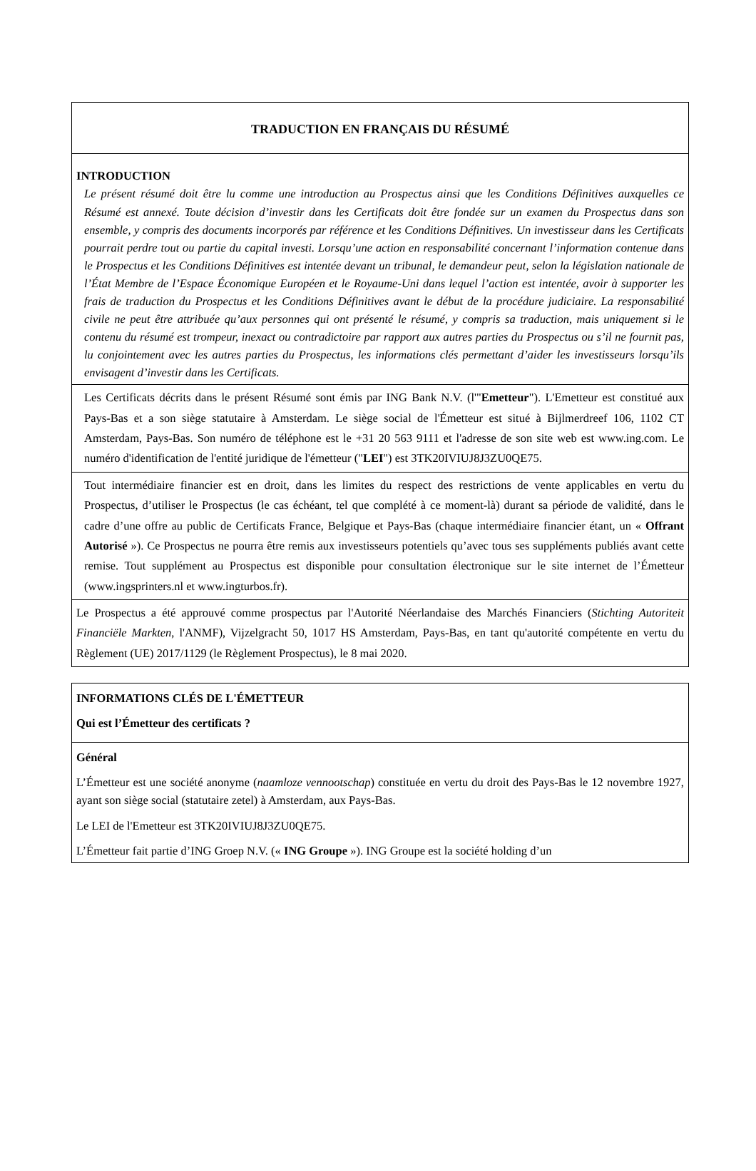| TRADUCTION EN FRANÇAIS DU RÉSUMÉ |
| INTRODUCTION Le présent résumé doit être lu comme une introduction au Prospectus ainsi que les Conditions Définitives auxquelles ce Résumé est annexé. Toute décision d’investir dans les Certificats doit être fondée sur un examen du Prospectus dans son ensemble, y compris des documents incorporés par référence et les Conditions Définitives. Un investisseur dans les Certificats pourrait perdre tout ou partie du capital investi. Lorsqu’une action en responsabilité concernant l’information contenue dans le Prospectus et les Conditions Définitives est intentée devant un tribunal, le demandeur peut, selon la législation nationale de l’État Membre de l’Espace Économique Européen et le Royaume-Uni dans lequel l’action est intentée, avoir à supporter les frais de traduction du Prospectus et les Conditions Définitives avant le début de la procédure judiciaire. La responsabilité civile ne peut être attribuée qu’aux personnes qui ont présenté le résumé, y compris sa traduction, mais uniquement si le contenu du résumé est trompeur, inexact ou contradictoire par rapport aux autres parties du Prospectus ou s’il ne fournit pas, lu conjointement avec les autres parties du Prospectus, les informations clés permettant d’aider les investisseurs lorsqu’ils envisagent d’investir dans les Certificats. |
| Les Certificats décrits dans le présent Résumé sont émis par ING Bank N.V. (l'" Emetteur "). L'Emetteur est constitué aux Pays-Bas et a son siège statutaire à Amsterdam. Le siège social de l'Émetteur est situé à Bijlmerdreef 106, 1102 CT Amsterdam, Pays-Bas. Son numéro de téléphone est le +31 20 563 9111 et l'adresse de son site web est www.ing.com. Le numéro d'identification de l'entité juridique de l'émetteur (" LEI ") est 3TK20IVIUJ8J3ZU0QE75. |
| Tout intermédiaire financier est en droit, dans les limites du respect des restrictions de vente applicables en vertu du Prospectus, d’utiliser le Prospectus (le cas échéant, tel que complété à ce moment-là) durant sa période de validité, dans le cadre d’une offre au public de Certificats France, Belgique et Pays-Bas (chaque intermédiaire financier étant, un « Offrant Autorisé »). Ce Prospectus ne pourra être remis aux investisseurs potentiels qu’avec tous ses suppléments publiés avant cette remise. Tout supplément au Prospectus est disponible pour consultation électronique sur le site internet de l’Émetteur (www.ingsprinters.nl et www.ingturbos.fr). |
| Le Prospectus a été approuvé comme prospectus par l'Autorité Néerlandaise des Marchés Financiers ( Stichting Autoriteit Financiële Markten , l'ANMF), Vijzelgracht 50, 1017 HS Amsterdam, Pays-Bas, en tant qu'autorité compétente en vertu du Règlement (UE) 2017/1129 (le Règlement Prospectus), le 8 mai 2020. |
| INFORMATIONS CLÉS DE L'ÉMETTEUR Qui est l’Émetteur des certificats ? |
| Général L’Émetteur est une société anonyme ( naamloze vennootschap ) constituée en vertu du droit des Pays-Bas le 12 novembre 1927, ayant son siège social (statutaire zetel) à Amsterdam, aux Pays-Bas. Le LEI de l'Emetteur est 3TK20IVIUJ8J3ZU0QE75. L’Émetteur fait partie d’ING Groep N.V. (« ING Groupe »). ING Groupe est la société holding d’un |